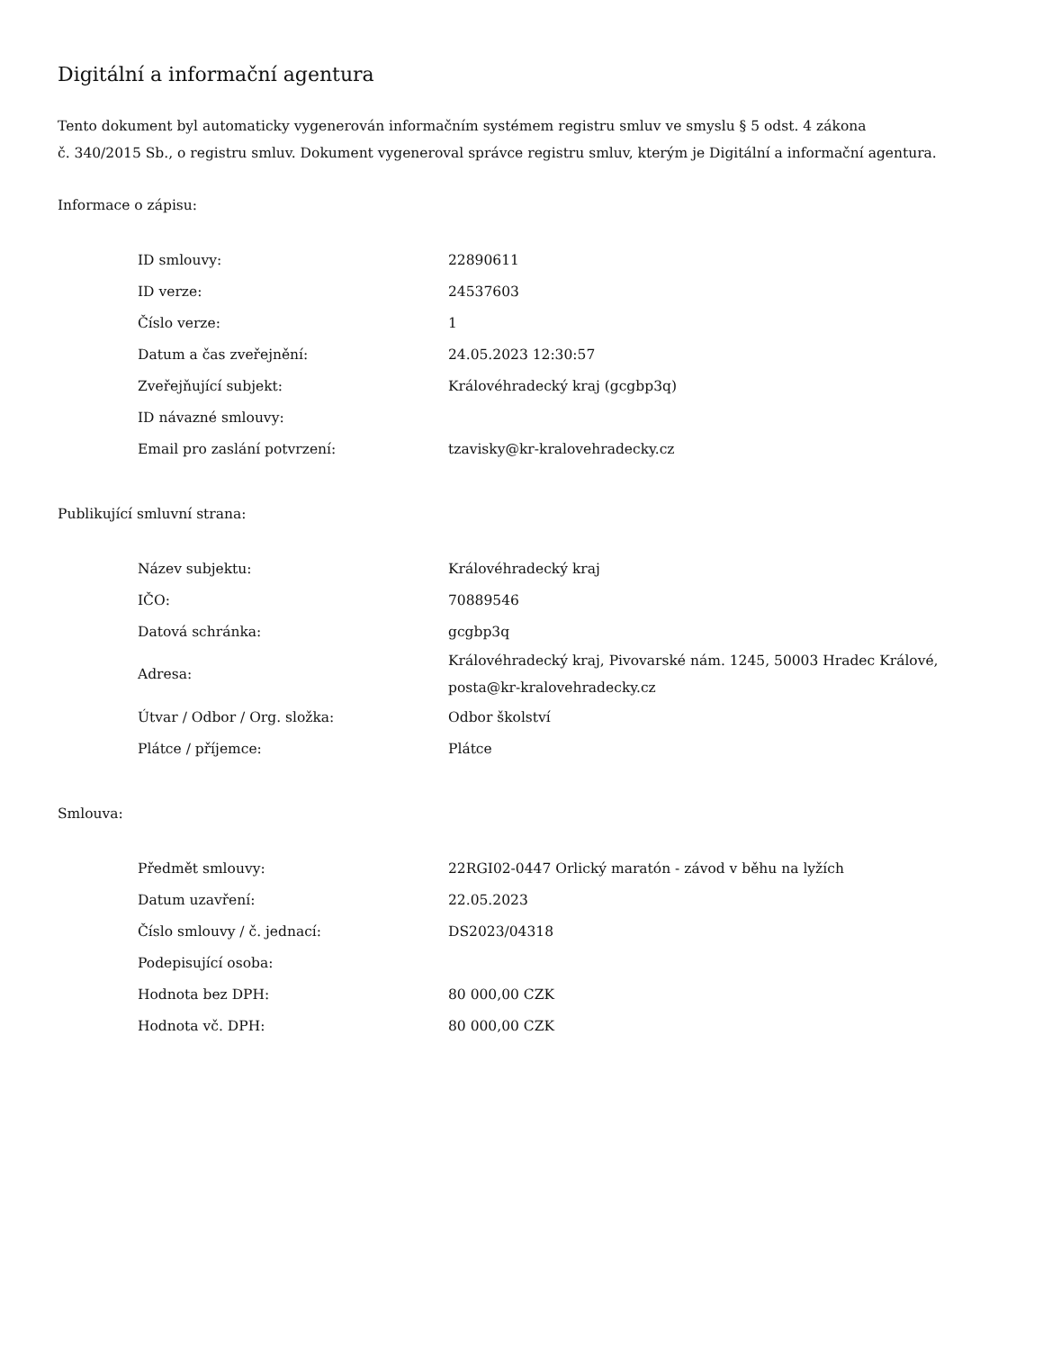Digitální a informační agentura
Tento dokument byl automaticky vygenerován informačním systémem registru smluv ve smyslu § 5 odst. 4 zákona
č. 340/2015 Sb., o registru smluv. Dokument vygeneroval správce registru smluv, kterým je Digitální a informační agentura.
Informace o zápisu:
| ID smlouvy: | 22890611 |
| ID verze: | 24537603 |
| Číslo verze: | 1 |
| Datum a čas zveřejnění: | 24.05.2023 12:30:57 |
| Zveřejňující subjekt: | Královéhradecký kraj (gcgbp3q) |
| ID návazné smlouvy: | |
| Email pro zaslání potvrzení: | tzavisky@kr-kralovehradecky.cz |
Publikující smluvní strana:
| Název subjektu: | Královéhradecký kraj |
| IČO: | 70889546 |
| Datová schránka: | gcgbp3q |
| Adresa: | Královéhradecký kraj, Pivovarské nám. 1245, 50003 Hradec Králové, posta@kr-kralovehradecky.cz |
| Útvar / Odbor / Org. složka: | Odbor školství |
| Plátce / příjemce: | Plátce |
Smlouva:
| Předmět smlouvy: | 22RGI02-0447 Orlický maratón - závod v běhu na lyžích |
| Datum uzavření: | 22.05.2023 |
| Číslo smlouvy / č. jednací: | DS2023/04318 |
| Podepisující osoba: | |
| Hodnota bez DPH: | 80 000,00 CZK |
| Hodnota vč. DPH: | 80 000,00 CZK |